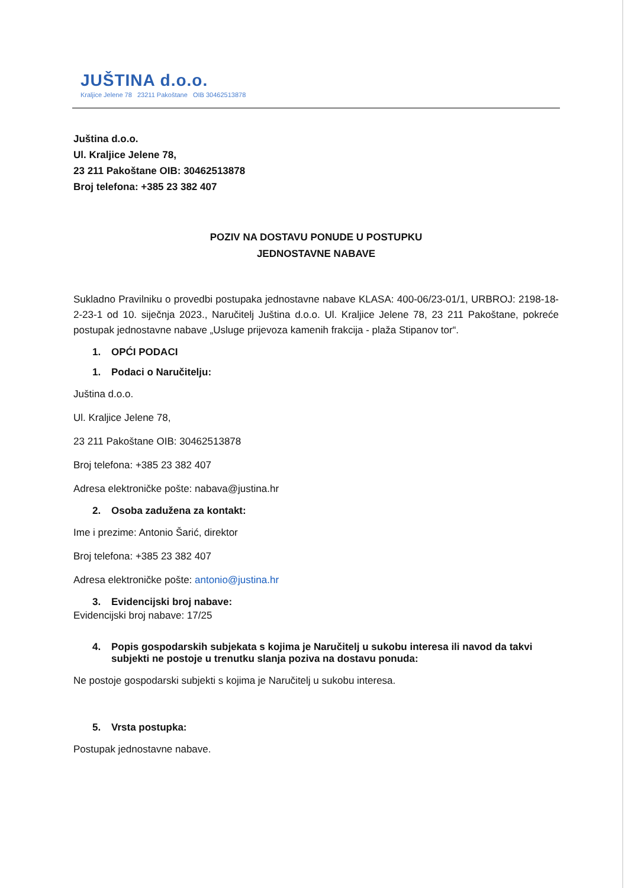JUŠTINA d.o.o.
Kraljice Jelene 78 23211 Pakoštane OIB 30462513878
Juština d.o.o.
Ul. Kraljice Jelene 78,
23 211 Pakoštane OIB: 30462513878
Broj telefona: +385 23 382 407
POZIV NA DOSTAVU PONUDE U POSTUPKU
JEDNOSTAVNE NABAVE
Sukladno Pravilniku o provedbi postupaka jednostavne nabave KLASA: 400-06/23-01/1, URBROJ: 2198-18-2-23-1 od 10. siječnja 2023., Naručitelj Juština d.o.o. Ul. Kraljice Jelene 78, 23 211 Pakoštane, pokreće postupak jednostavne nabave „Usluge prijevoza kamenih frakcija - plaža Stipanov tor“.
1. OPĆI PODACI
1. Podaci o Naručitelju:
Juština d.o.o.
Ul. Kraljice Jelene 78,
23 211 Pakoštane OIB: 30462513878
Broj telefona: +385 23 382 407
Adresa elektroničke pošte: nabava@justina.hr
2. Osoba zadužena za kontakt:
Ime i prezime: Antonio Šarić, direktor
Broj telefona: +385 23 382 407
Adresa elektroničke pošte: antonio@justina.hr
3. Evidencijski broj nabave:
Evidencijski broj nabave: 17/25
4. Popis gospodarskih subjekata s kojima je Naručitelj u sukobu interesa ili navod da takvi subjekti ne postoje u trenutku slanja poziva na dostavu ponuda:
Ne postoje gospodarski subjekti s kojima je Naručitelj u sukobu interesa.
5. Vrsta postupka:
Postupak jednostavne nabave.